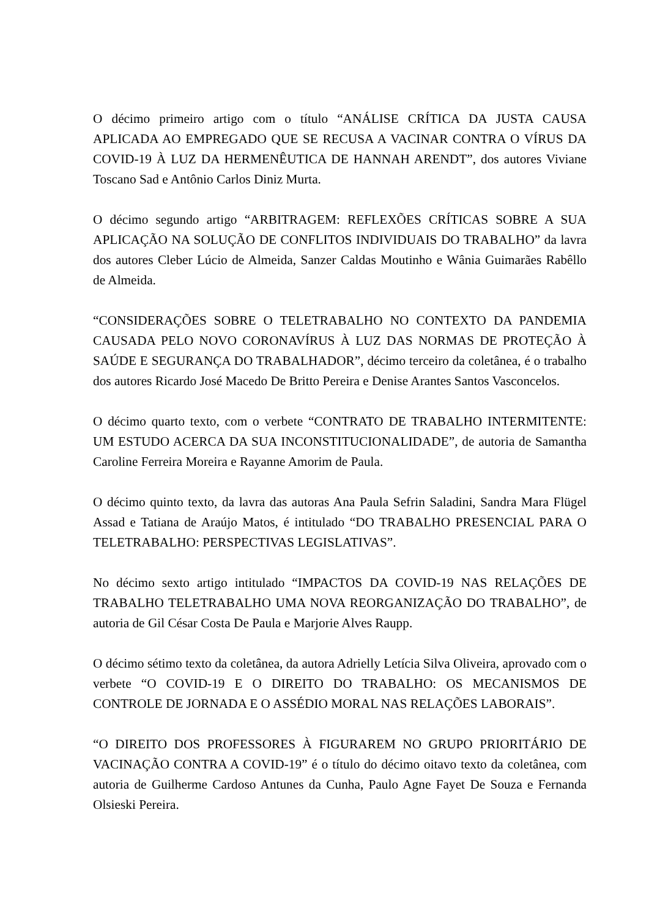O décimo primeiro artigo com o título “ANÁLISE CRÍTICA DA JUSTA CAUSA APLICADA AO EMPREGADO QUE SE RECUSA A VACINAR CONTRA O VÍRUS DA COVID-19 À LUZ DA HERMENÊUTICA DE HANNAH ARENDT”, dos autores Viviane Toscano Sad e Antônio Carlos Diniz Murta.
O décimo segundo artigo “ARBITRAGEM: REFLEXÕES CRÍTICAS SOBRE A SUA APLICAÇÃO NA SOLUÇÃO DE CONFLITOS INDIVIDUAIS DO TRABALHO” da lavra dos autores Cleber Lúcio de Almeida, Sanzer Caldas Moutinho e Wânia Guimarães Rabêllo de Almeida.
“CONSIDERAÇÕES SOBRE O TELETRABALHO NO CONTEXTO DA PANDEMIA CAUSADA PELO NOVO CORONAVÍRUS À LUZ DAS NORMAS DE PROTEÇÃO À SAÚDE E SEGURANÇA DO TRABALHADOR”, décimo terceiro da coletânea, é o trabalho dos autores Ricardo José Macedo De Britto Pereira e Denise Arantes Santos Vasconcelos.
O décimo quarto texto, com o verbete “CONTRATO DE TRABALHO INTERMITENTE: UM ESTUDO ACERCA DA SUA INCONSTITUCIONALIDADE”, de autoria de Samantha Caroline Ferreira Moreira e Rayanne Amorim de Paula.
O décimo quinto texto, da lavra das autoras Ana Paula Sefrin Saladini, Sandra Mara Flügel Assad e Tatiana de Araújo Matos, é intitulado “DO TRABALHO PRESENCIAL PARA O TELETRABALHO: PERSPECTIVAS LEGISLATIVAS”.
No décimo sexto artigo intitulado “IMPACTOS DA COVID-19 NAS RELAÇÕES DE TRABALHO TELETRABALHO UMA NOVA REORGANIZAÇÃO DO TRABALHO”, de autoria de Gil César Costa De Paula e Marjorie Alves Raupp.
O décimo sétimo texto da coletânea, da autora Adrielly Letícia Silva Oliveira, aprovado com o verbete “O COVID-19 E O DIREITO DO TRABALHO: OS MECANISMOS DE CONTROLE DE JORNADA E O ASSÉDIO MORAL NAS RELAÇÕES LABORAIS”.
“O DIREITO DOS PROFESSORES À FIGURAREM NO GRUPO PRIORITÁRIO DE VACINAÇÃO CONTRA A COVID-19” é o título do décimo oitavo texto da coletânea, com autoria de Guilherme Cardoso Antunes da Cunha, Paulo Agne Fayet De Souza e Fernanda Olsieski Pereira.